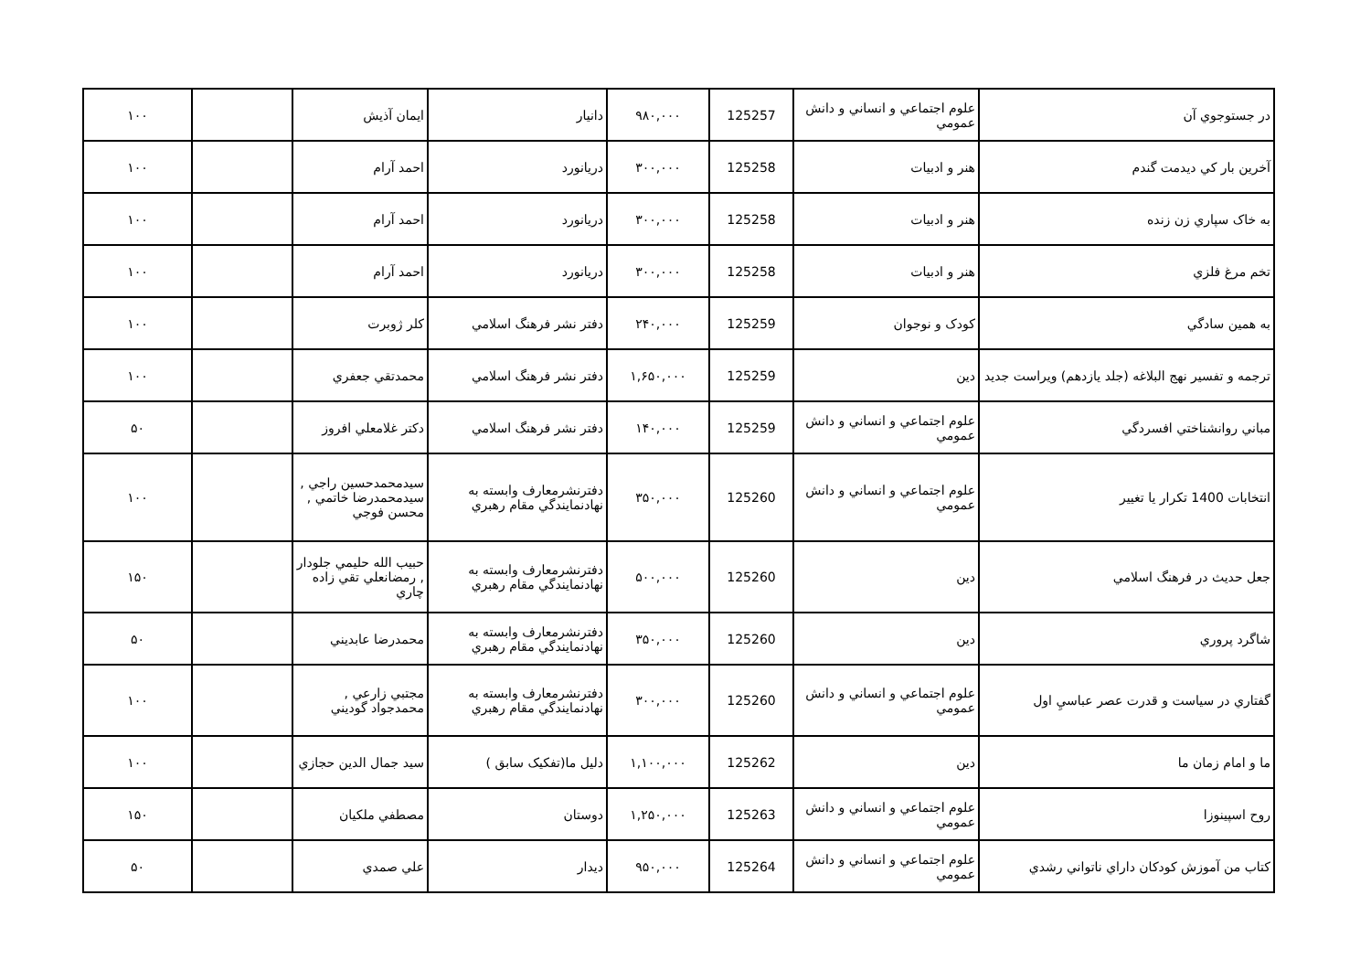| در جستوجوي آن | علوم اجتماعي و انساني و دانش عمومي | 125257 | ۹۸۰,۰۰۰ | دانيار | ايمان آذيش | | ۱۰۰ |
| آخرين بار كي ديدمت گندم | هنر و ادبيات | 125258 | ۳۰۰,۰۰۰ | دريانورد | احمد آرام | | ۱۰۰ |
| به خاک سپاري زن زنده | هنر و ادبيات | 125258 | ۳۰۰,۰۰۰ | دريانورد | احمد آرام | | ۱۰۰ |
| تخم مرغ فلزي | هنر و ادبيات | 125258 | ۳۰۰,۰۰۰ | دريانورد | احمد آرام | | ۱۰۰ |
| به همين سادگي | كودک و نوجوان | 125259 | ۲۴۰,۰۰۰ | دفتر نشر فرهنگ اسلامي | كلر ژوبرت | | ۱۰۰ |
| ترجمه و تفسير نهج البلاغه (جلد يازدهم) ويراست جديد | دين | 125259 | ۱,۶۵۰,۰۰۰ | دفتر نشر فرهنگ اسلامي | محمدتقي جعفري | | ۱۰۰ |
| مباني روانشناختي افسردگي | علوم اجتماعي و انساني و دانش عمومي | 125259 | ۱۴۰,۰۰۰ | دفتر نشر فرهنگ اسلامي | دكتر غلامعلي افروز | | ۵۰ |
| انتخابات 1400 تكرار يا تغيير | علوم اجتماعي و انساني و دانش عمومي | 125260 | ۳۵۰,۰۰۰ | دفترنشرمعارف وابسته به نهادنمايندگي مقام رهبري | سيدمحمدحسين راجي , سيدمحمدرضا خاتمي , محسن فوجي | | ۱۰۰ |
| جعل حديث در فرهنگ اسلامي | دين | 125260 | ۵۰۰,۰۰۰ | دفترنشرمعارف وابسته به نهادنمايندگي مقام رهبري | حبيب الله حليمي جلودار , رمضانعلي تقي زاده چاري | | ۱۵۰ |
| شاگرد پروري | دين | 125260 | ۳۵۰,۰۰۰ | دفترنشرمعارف وابسته به نهادنمايندگي مقام رهبري | محمدرضا عابديني | | ۵۰ |
| گفتاري در سياست و قدرت عصر عباسيِ اول | علوم اجتماعي و انساني و دانش عمومي | 125260 | ۳۰۰,۰۰۰ | دفترنشرمعارف وابسته به نهادنمايندگي مقام رهبري | مجتبي زارعي , محمدجواد گوديني | | ۱۰۰ |
| ما و امام زمان ما | دين | 125262 | ۱,۱۰۰,۰۰۰ | دليل ما(تفكيک سابق ) | سيد جمال الدين حجازي | | ۱۰۰ |
| روح اسپينوزا | علوم اجتماعي و انساني و دانش عمومي | 125263 | ۱,۲۵۰,۰۰۰ | دوستان | مصطفي ملكيان | | ۱۵۰ |
| كتاب من آموزش كودكان داراي ناتواني رشدي | علوم اجتماعي و انساني و دانش عمومي | 125264 | ۹۵۰,۰۰۰ | ديدار | علي صمدي | | ۵۰ |